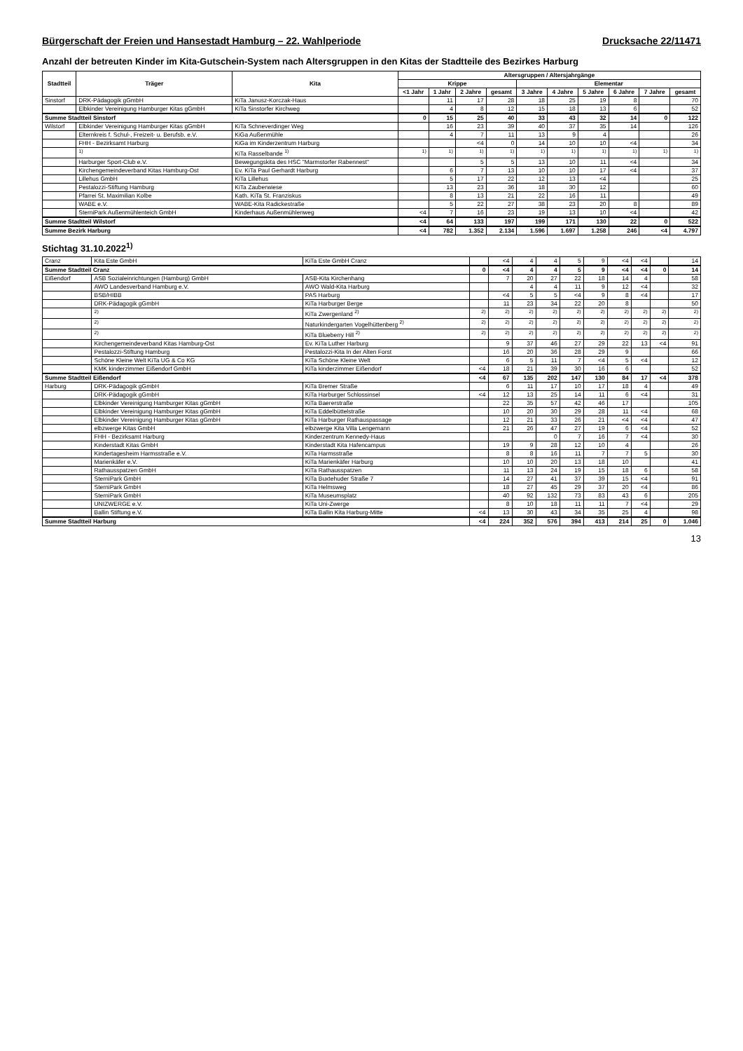Bürgerschaft der Freien und Hansestadt Hamburg – 22. Wahlperiode Drucksache 22/11471
Anzahl der betreuten Kinder im Kita-Gutschein-System nach Altersgruppen in den Kitas der Stadtteile des Bezirkes Harburg
| Stadtteil | Träger | Kita | Altersgruppen / Altersjahrgänge | | | | | | | | | |
| --- | --- | --- | --- | --- | --- | --- | --- | --- | --- | --- | --- | --- |
| | | | Krippe | | | | Elementar | | | | | |
| | | | <1 Jahr | 1 Jahr | 2 Jahre | gesamt | 3 Jahre | 4 Jahre | 5 Jahre | 6 Jahre | 7 Jahre | gesamt |
| Sinstorf | DRK-Pädagogik gGmbH | KiTa Janusz-Korczak-Haus | | 11 | 17 | 28 | 18 | 25 | 19 | 8 | | 70 |
| | Elbkinder Vereinigung Hamburger Kitas gGmbH | KiTa Sinstorfer Kirchweg | | 4 | 8 | 12 | 15 | 18 | 13 | 6 | | 52 |
| Summe Stadtteil Sinstorf | | | 0 | 15 | 25 | 40 | 33 | 43 | 32 | 14 | 0 | 122 |
| Wilstorf | Elbkinder Vereinigung Hamburger Kitas gGmbH | KiTa Schneverdinger Weg | | 16 | 23 | 39 | 40 | 37 | 35 | 14 | | 126 |
| | Elternkreis f. Schul-, Freizeit- u. Berufsb. e.V. | KiGa Außenmühle | | 4 | 7 | 11 | 13 | 9 | 4 | | | 26 |
| | FHH - Bezirksamt Harburg | KiGa im Kinderzentrum Harburg | | | <4 | 0 | 14 | 10 | 10 | <4 | | 34 |
| | <sup>1)</sup> | KiTa Rasselbande <sup>1)</sup> | <sup>1)</sup> | <sup>1)</sup> | <sup>1)</sup> | <sup>1)</sup> | <sup>1)</sup> | <sup>1)</sup> | <sup>1)</sup> | <sup>1)</sup> | <sup>1)</sup> | <sup>1)</sup> |
| | Harburger Sport-Club e.V. | Bewegungskita des HSC "Marmstorfer Rabennest" | | | 5 | 5 | 13 | 10 | 11 | <4 | | 34 |
| | Kirchengemeindeverband Kitas Hamburg-Ost | Ev. KiTa Paul Gerhardt Harburg | | 6 | 7 | 13 | 10 | 10 | 17 | <4 | | 37 |
| | Lillehus GmbH | KiTa Lillehus | | 5 | 17 | 22 | 12 | 13 | <4 | | | 25 |
| | Pestalozzi-Stiftung Hamburg | KiTa Zauberwiese | | 13 | 23 | 36 | 18 | 30 | 12 | | | 60 |
| | Pfarrei St. Maximilian Kolbe | Kath. KiTa St. Franziskus | | 8 | 13 | 21 | 22 | 16 | 11 | | | 49 |
| | WABE e.V. | WABE-Kita Radickestraße | | 5 | 22 | 27 | 38 | 23 | 20 | 8 | | 89 |
| | SterniPark Außenmühlenteich GmbH | Kinderhaus Außenmühlenweg | <4 | 7 | 16 | 23 | 19 | 13 | 10 | <4 | | 42 |
| Summe Stadtteil Wilstorf | | | <4 | 64 | 133 | 197 | 199 | 171 | 130 | 22 | 0 | 522 |
| Summe Bezirk Harburg | | | <4 | 782 | 1.352 | 2.134 | 1.596 | 1.697 | 1.258 | 246 | <4 | 4.797 |
Stichtag 31.10.2022<sup>1)</sup>
| Cranz | Kita Este GmbH | KiTa Este GmbH Cranz | | <4 | 4 | 4 | 5 | 9 | <4 | <4 | | 14 |
| Summe Stadtteil Cranz | | | 0 | <4 | 4 | 4 | 5 | 9 | <4 | <4 | 0 | 14 |
| Eißendorf | ASB Sozialeinrichtungen (Hamburg) GmbH | ASB-Kita Kirchenhang | | 7 | 20 | 27 | 22 | 18 | 14 | 4 | | 58 |
| | AWO Landesverband Hamburg e.V. | AWO Wald-Kita Harburg | | | 4 | 4 | 11 | 9 | 12 | <4 | | 32 |
| | BSB/HIBB | PAS Harburg | | <4 | 5 | 5 | <4 | 9 | 8 | <4 | | 17 |
| | DRK-Pädagogik gGmbH | KiTa Harburger Berge | | 11 | 23 | 34 | 22 | 20 | 8 | | | 50 |
| | <sup>2)</sup> | KiTa Zwergenland <sup>2)</sup> | <sup>2)</sup> | <sup>2)</sup> | <sup>2)</sup> | <sup>2)</sup> | <sup>2)</sup> | <sup>2)</sup> | <sup>2)</sup> | <sup>2)</sup> | <sup>2)</sup> | <sup>2)</sup> |
| | <sup>2)</sup> | Naturkindergarten Vogelhüttenberg <sup>2)</sup> | <sup>2)</sup> | <sup>2)</sup> | <sup>2)</sup> | <sup>2)</sup> | <sup>2)</sup> | <sup>2)</sup> | <sup>2)</sup> | <sup>2)</sup> | <sup>2)</sup> | <sup>2)</sup> |
| | <sup>2)</sup> | KiTa Blueberry Hill <sup>2)</sup> | <sup>2)</sup> | <sup>2)</sup> | <sup>2)</sup> | <sup>2)</sup> | <sup>2)</sup> | <sup>2)</sup> | <sup>2)</sup> | <sup>2)</sup> | <sup>2)</sup> | <sup>2)</sup> |
| | Kirchengemeindeverband Kitas Hamburg-Ost | Ev. KiTa Luther Harburg | | 9 | 37 | 46 | 27 | 29 | 22 | 13 | <4 | 91 |
| | Pestalozzi-Stiftung Hamburg | Pestalozzi-Kita In der Alten Forst | | 16 | 20 | 36 | 28 | 29 | 9 | | | 66 |
| | Schöne Kleine Welt KiTa UG & Co KG | KiTa Schöne Kleine Welt | | 6 | 5 | 11 | 7 | <4 | 5 | <4 | | 12 |
| | KMK kinderzimmer Eißendorf GmbH | KiTa kinderzimmer Eißendorf | <4 | 18 | 21 | 39 | 30 | 16 | 6 | | | 52 |
| Summe Stadtteil Eißendorf | | | <4 | 67 | 135 | 202 | 147 | 130 | 84 | 17 | <4 | 378 |
| Harburg | DRK-Pädagogik gGmbH | KiTa Bremer Straße | | 6 | 11 | 17 | 10 | 17 | 18 | 4 | | 49 |
| | DRK-Pädagogik gGmbH | KiTa Harburger Schlossinsel | <4 | 12 | 13 | 25 | 14 | 11 | 6 | <4 | | 31 |
| | Elbkinder Vereinigung Hamburger Kitas gGmbH | KiTa Baererstraße | | 22 | 35 | 57 | 42 | 46 | 17 | | | 105 |
| | Elbkinder Vereinigung Hamburger Kitas gGmbH | KiTa Eddelbüttelstraße | | 10 | 20 | 30 | 29 | 28 | 11 | <4 | | 68 |
| | Elbkinder Vereinigung Hamburger Kitas gGmbH | KiTa Harburger Rathauspassage | | 12 | 21 | 33 | 26 | 21 | <4 | <4 | | 47 |
| | elbzwerge Kitas GmbH | elbzwerge Kita Villa Lengemann | | 21 | 26 | 47 | 27 | 19 | 6 | <4 | | 52 |
| | FHH - Bezirksamt Harburg | Kinderzentrum Kennedy-Haus | | | | 0 | 7 | 16 | 7 | <4 | | 30 |
| | Kinderstadt Kitas GmbH | Kinderstadt Kita Hafencampus | | 19 | 9 | 28 | 12 | 10 | 4 | | | 26 |
| | Kindertagesheim Harmsstraße e.V. | KiTa Harmsstraße | | 8 | 8 | 16 | 11 | 7 | 7 | 5 | | 30 |
| | Marienkäfer e.V. | KiTa Marienkäfer Harburg | | 10 | 10 | 20 | 13 | 18 | 10 | | | 41 |
| | Rathausspatzen GmbH | KiTa Rathausspatzen | | 11 | 13 | 24 | 19 | 15 | 18 | 6 | | 58 |
| | SterniPark GmbH | KiTa Buxtehuder Straße 7 | | 14 | 27 | 41 | 37 | 39 | 15 | <4 | | 91 |
| | SterniPark GmbH | KiTa Helmsweg | | 18 | 27 | 45 | 29 | 37 | 20 | <4 | | 86 |
| | SterniPark GmbH | KiTa Museumsplatz | | 40 | 92 | 132 | 73 | 83 | 43 | 6 | | 205 |
| | UNIZWERGE e.V. | KiTa Uni-Zwerge | | 8 | 10 | 18 | 11 | 11 | 7 | <4 | | 29 |
| | Ballin Stiftung e.V. | KiTa Ballin Kita Harburg-Mitte | <4 | 13 | 30 | 43 | 34 | 35 | 25 | 4 | | 98 |
| Summe Stadtteil Harburg | | | <4 | 224 | 352 | 576 | 394 | 413 | 214 | 25 | 0 | 1.046 |
13